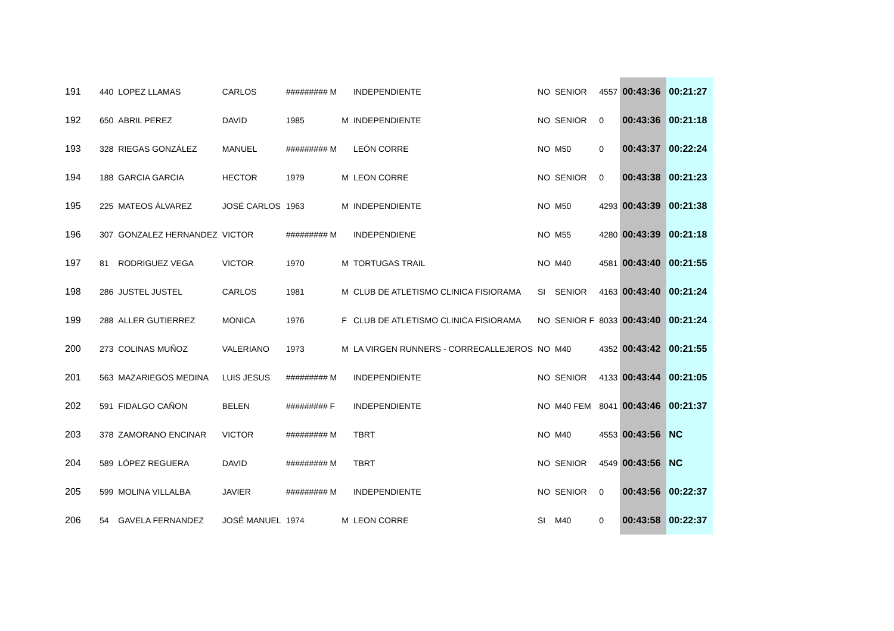| 191 | 440 | LOPEZ LLAMAS | CARLOS | ######### M | | INDEPENDIENTE | NO | SENIOR | 4557 | 00:43:36 | 00:21:27 |
| 192 | 650 | ABRIL PEREZ | DAVID | 1985 | M | INDEPENDIENTE | NO | SENIOR | 0 | 00:43:36 | 00:21:18 |
| 193 | 328 | RIEGAS GONZÁLEZ | MANUEL | ######### M | | LEÓN CORRE | NO | M50 | 0 | 00:43:37 | 00:22:24 |
| 194 | 188 | GARCIA GARCIA | HECTOR | 1979 | M | LEON CORRE | NO | SENIOR | 0 | 00:43:38 | 00:21:23 |
| 195 | 225 | MATEOS ÁLVAREZ | JOSÉ CARLOS | 1963 | M | INDEPENDIENTE | NO | M50 | 4293 | 00:43:39 | 00:21:38 |
| 196 | 307 | GONZALEZ HERNANDEZ | VICTOR | ######### M | | INDEPENDIENE | NO | M55 | 4280 | 00:43:39 | 00:21:18 |
| 197 | 81 | RODRIGUEZ VEGA | VICTOR | 1970 | M | TORTUGAS TRAIL | NO | M40 | 4581 | 00:43:40 | 00:21:55 |
| 198 | 286 | JUSTEL JUSTEL | CARLOS | 1981 | M | CLUB DE ATLETISMO CLINICA FISIORAMA | SI | SENIOR | 4163 | 00:43:40 | 00:21:24 |
| 199 | 288 | ALLER GUTIERREZ | MONICA | 1976 | F | CLUB DE ATLETISMO CLINICA FISIORAMA | NO | SENIOR F | 8033 | 00:43:40 | 00:21:24 |
| 200 | 273 | COLINAS MUÑOZ | VALERIANO | 1973 | M | LA VIRGEN RUNNERS - CORRECALLEJEROS | NO | M40 | 4352 | 00:43:42 | 00:21:55 |
| 201 | 563 | MAZARIEGOS MEDINA | LUIS JESUS | ######### M | | INDEPENDIENTE | NO | SENIOR | 4133 | 00:43:44 | 00:21:05 |
| 202 | 591 | FIDALGO CAÑON | BELEN | ######### F | | INDEPENDIENTE | NO | M40 FEM | 8041 | 00:43:46 | 00:21:37 |
| 203 | 378 | ZAMORANO ENCINAR | VICTOR | ######### M | | TBRT | NO | M40 | 4553 | 00:43:56 | NC |
| 204 | 589 | LÓPEZ REGUERA | DAVID | ######### M | | TBRT | NO | SENIOR | 4549 | 00:43:56 | NC |
| 205 | 599 | MOLINA VILLALBA | JAVIER | ######### M | | INDEPENDIENTE | NO | SENIOR | 0 | 00:43:56 | 00:22:37 |
| 206 | 54 | GAVELA FERNANDEZ | JOSÉ MANUEL | 1974 | M | LEON CORRE | SI | M40 | 0 | 00:43:58 | 00:22:37 |